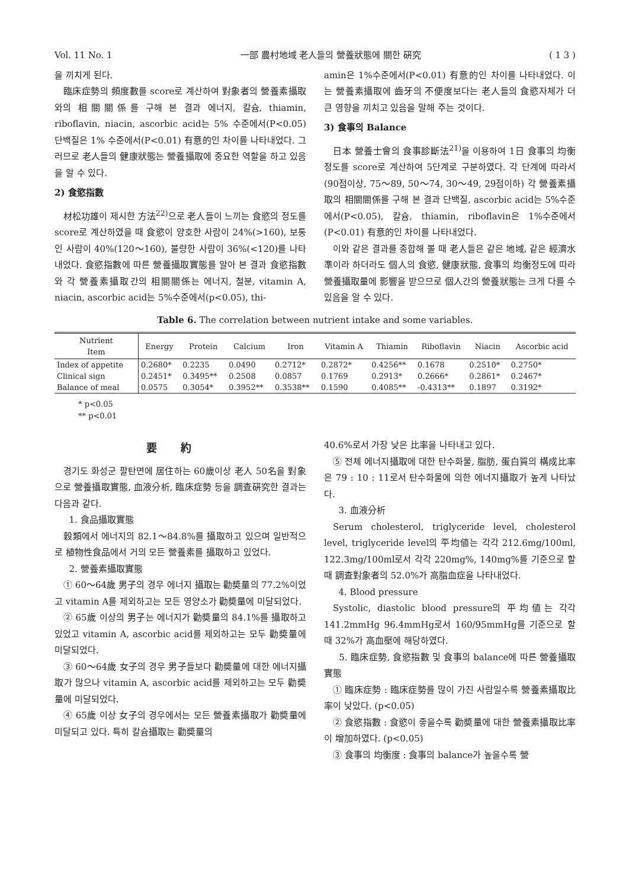Vol. 11 No. 1 一部 農村地域 老人들의 營養狀態에 關한 硏究 ( 1 3 )
을 끼치게 된다.
臨床症勢의 頻度數를 score로 계산하여 對象者의 營養素攝取와의 相關關係를 구해 본 결과 에너지, 칼슘, thiamin, riboflavin, niacin, ascorbic acid는 5% 수준에서(P<0.05) 단백질은 1% 수준에서(P<0.01) 有意的인 차이를 나타내었다. 그러므로 老人들의 健康狀態는 營養攝取에 중요한 역할을 하고 있음을 알 수 있다.
2) 食慾指數
材松功雄이 제시한 方法<sup>22)</sup>으로 老人들이 느끼는 食慾의 정도를 score로 계산하였을 때 食慾이 양호한 사람이 24%(>160), 보통인 사람이 40%(120～160), 불량한 사람이 36%(<120)를 나타내었다. 食慾指數에 따른 營養攝取實態를 알아 본 결과 食慾指數와 각 營養素攝取간의 相關關係는 에너지, 철분, vitamin A, niacin, ascorbic acid는 5%수준에서(p<0.05), thi-
amin은 1%수준에서(P<0.01) 有意的인 차이를 나타내었다. 이는 營養素攝取에 齒牙의 不便度보다는 老人들의 食慾자체가 더 큰 영향을 끼치고 있음을 말해 주는 것이다.
3) 食事의 Balance
日本 營養士會의 食事診斷法<sup>21)</sup>을 이용하여 1日 食事의 均衡정도를 score로 계산하여 5단계로 구분하였다. 각 단계에 따라서(90점이상, 75～89, 50～74, 30～49, 29점이하) 각 營養素攝取의 相關關係를 구해 본 결과 단백질, ascorbic acid는 5%수준에서(P<0.05), 칼슘, thiamin, riboflavin은 1%수준에서(P<0.01) 有意的인 차이를 나타내었다.
이와 같은 결과를 종합해 볼 때 老人들은 같은 地域, 같은 經濟水準이라 하더라도 個人의 食慾, 健康狀態, 食事의 均衡정도에 따라 營養攝取量에 影響을 받으므로 個人간의 營養狀態는 크게 다를 수 있음을 알 수 있다.
Table 6. The correlation between nutrient intake and some variables.
| Nutrient Item | Energy | Protein | Calcium | Iron | Vitamin A | Thiamin | Riboflavin | Niacin | Ascorbic acid |
| --- | --- | --- | --- | --- | --- | --- | --- | --- | --- |
| Index of appetite | 0.2680* | 0.2235 | 0.0490 | 0.2712* | 0.2872* | 0.4256** | 0.1678 | 0.2510* | 0.2750* |
| Clinical sign | 0.2451* | 0.3495** | 0.2508 | 0.0857 | 0.1769 | 0.2913* | 0.2666* | 0.2861* | 0.2467* |
| Balance of meal | 0.0575 | 0.3054* | 0.3952** | 0.3538** | 0.1590 | 0.4085** | -0.4313** | 0.1897 | 0.3192* |
* p<0.05
** p<0.01
要約
경기도 화성군 팔탄면에 居住하는 60歲이상 老人 50名을 對象으로 營養攝取實態, 血液分析, 臨床症勢 등을 調査硏究한 결과는 다음과 같다.
1. 食品攝取實態
穀類에서 에너지의 82.1～84.8%를 攝取하고 있으며 일반적으로 植物性食品에서 거의 모든 營養素를 攝取하고 있었다.
2. 營養素攝取實態
① 60～64歲 男子의 경우 에너지 攝取는 勸奬量의 77.2%이었고 vitamin A를 제외하고는 모든 영양소가 勸奬量에 미달되었다.
② 65歲 이상의 男子는 에너지가 勸奬量의 84.1%를 攝取하고 있었고 vitamin A, ascorbic acid를 제외하고는 모두 勸奬量에 미달되었다.
③ 60～64歲 女子의 경우 男子들보다 勸奬量에 대한 에너지攝取가 많으나 vitamin A, ascorbic acid를 제외하고는 모두 勸奬量에 미달되었다.
④ 65歲 이상 女子의 경우에서는 모든 營養素攝取가 勸奬量에 미달되고 있다. 특히 칼슘攝取는 勸奬量의
40.6%로서 가장 낮은 比率을 나타내고 있다.
⑤ 전체 에너지攝取에 대한 탄수화물, 脂肪, 蛋白質의 構成比率은 79 : 10 : 11로서 탄수화물에 의한 에너지攝取가 높게 나타났다.
3. 血液分析
Serum cholesterol, triglyceride level, cholesterol level, triglyceride level의 平均値는 각각 212.6mg/100ml, 122.3mg/100ml로서 각각 220mg%, 140mg%를 기준으로 할 때 調査對象者의 52.0%가 高脂血症을 나타내었다.
4. Blood pressure
Systolic, diastolic blood pressure의 平均値는 각각 141.2mmHg 96.4mmHg로서 160/95mmHg를 기준으로 할 때 32%가 高血壓에 해당하였다.
5. 臨床症勢, 食慾指數 및 食事의 balance에 따른 營養攝取實態
① 臨床症勢 : 臨床症勢를 많이 가진 사람일수록 營養素攝取比率이 낮았다. (p<0.05)
② 食慾指數 : 食慾이 좋을수록 勸奬量에 대한 營養素攝取比率이 增加하였다. (p<0.05)
③ 食事의 均衡度 : 食事의 balance가 높을수록 營